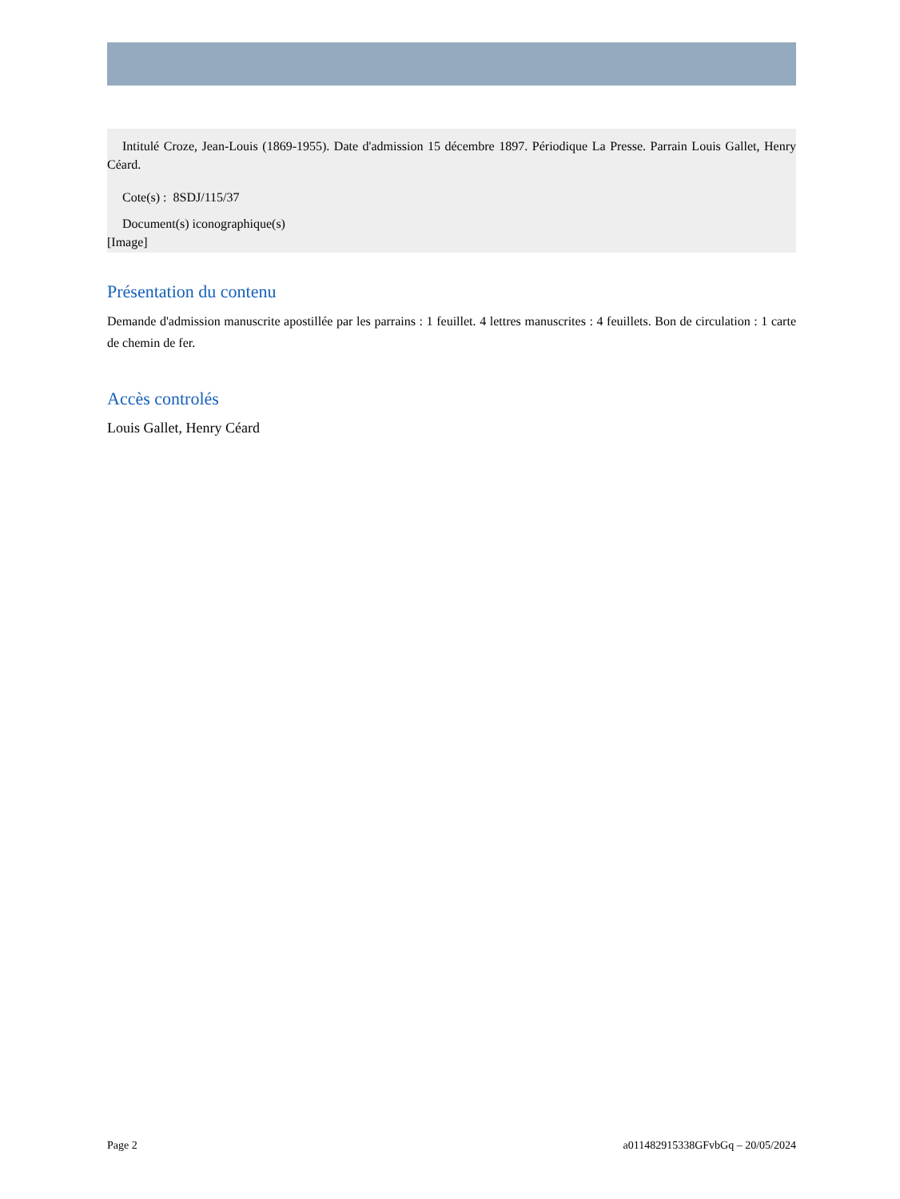Intitulé Croze, Jean-Louis (1869-1955). Date d'admission 15 décembre 1897. Périodique La Presse. Parrain Louis Gallet, Henry Céard.
Cote(s) : 8SDJ/115/37
Document(s) iconographique(s)
[Image]
Présentation du contenu
Demande d'admission manuscrite apostillée par les parrains : 1 feuillet. 4 lettres manuscrites : 4 feuillets. Bon de circulation : 1 carte de chemin de fer.
Accès controlés
Louis Gallet, Henry Céard
Page 2 a011482915338GFvbGq – 20/05/2024